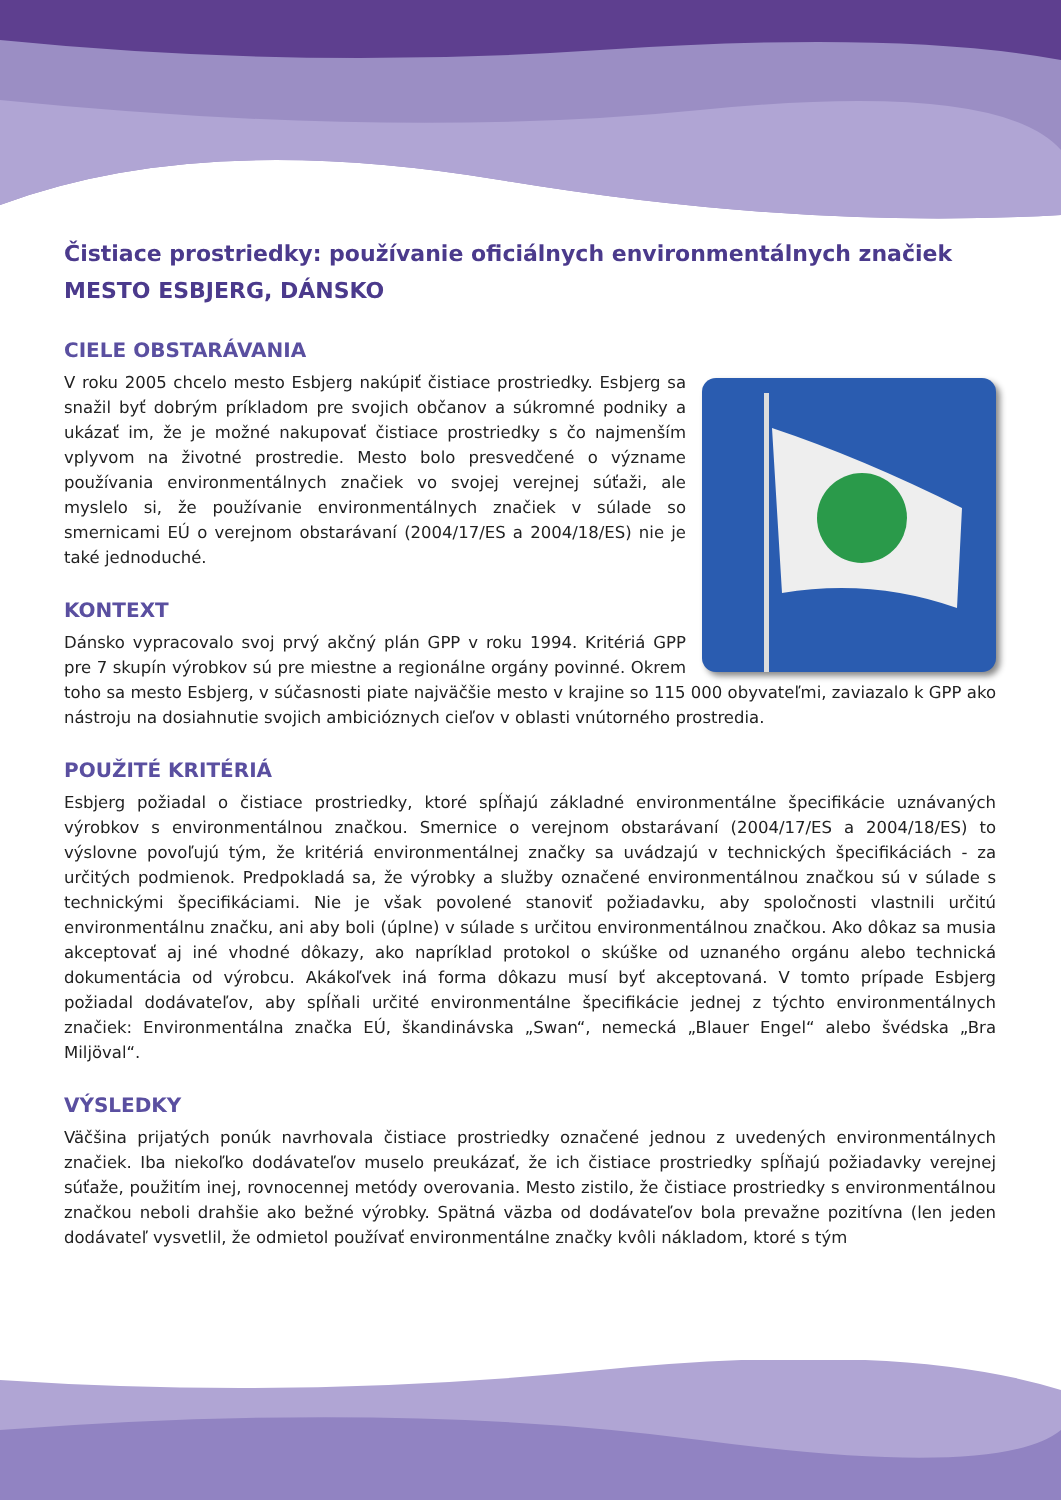Čistiace prostriedky: používanie oficiálnych environmentálnych značiek
MESTO ESBJERG, DÁNSKO
CIELE OBSTARÁVANIA
V roku 2005 chcelo mesto Esbjerg nakúpiť čistiace prostriedky. Esbjerg sa snažil byť dobrým príkladom pre svojich občanov a súkromné podniky a ukázať im, že je možné nakupovať čistiace prostriedky s čo najmen­ším vplyvom na životné prostredie. Mesto bolo presvedčené o význame používania environmentálnych značiek vo svojej verejnej súťaži, ale myslelo si, že používanie environmentálnych značiek v súlade so smernicami EÚ o verejnom obstarávaní (2004/17/ES a 2004/18/ES) nie je také jednoduché.
KONTEXT
Dánsko vypracovalo svoj prvý akčný plán GPP v roku 1994. Kritériá GPP pre 7 skupín výrobkov sú pre miestne a regionálne orgány povinné. Okrem toho sa mesto Esbjerg, v súčasnosti piate najväčšie mesto v krajine so 115 000 obyvateľmi, zaviazalo k GPP ako nástroju na dosiahnutie svojich ambicióznych cieľov v oblasti vnútorného prostredia.
POUŽITÉ KRITÉRIÁ
Esbjerg požiadal o čistiace prostriedky, ktoré spĺňajú základné environmentálne špecifikácie uznávaných výrobkov s environmentálnou značkou. Smernice o verejnom obstarávaní (2004/17/ES a 2004/18/ES) to výslovne povoľujú tým, že kritériá environmentálnej značky sa uvádzajú v technických špecifikáciách - za určitých podmienok. Predpokladá sa, že výrobky a služby označené environmentálnou značkou sú v súla­de s technickými špecifikáciami. Nie je však povolené stanoviť požiadavku, aby spoločnosti vlastnili určitú environmentálnu značku, ani aby boli (úplne) v súlade s určitou environmentálnou značkou. Ako dôkaz sa musia akceptovať aj iné vhodné dôkazy, ako napríklad protokol o skúške od uznaného orgánu alebo technická dokumentácia od výrobcu. Akákoľvek iná forma dôkazu musí byť akceptovaná. V tomto prípade Esbjerg požiadal dodávateľov, aby spĺňali určité environmentálne špecifikácie jednej z týchto environmen­tálnych značiek: Environmentálna značka EÚ, škandinávska „Swan“, nemecká „Blauer Engel“ alebo švédska „Bra Miljöval“.
VÝSLEDKY
Väčšina prijatých ponúk navrhovala čistiace prostriedky označené jednou z uvedených environmentálnych značiek. Iba niekoľko dodávateľov muselo preukázať, že ich čistiace prostriedky spĺňajú požiadavky verejnej súťaže, použitím inej, rovnocennej metódy overovania. Mesto zistilo, že čistiace prostriedky s environmen­tálnou značkou neboli drahšie ako bežné výrobky. Spätná väzba od dodávateľov bola prevažne pozitívna (len jeden dodávateľ vysvetlil, že odmietol používať environmentálne značky kvôli nákladom, ktoré s tým